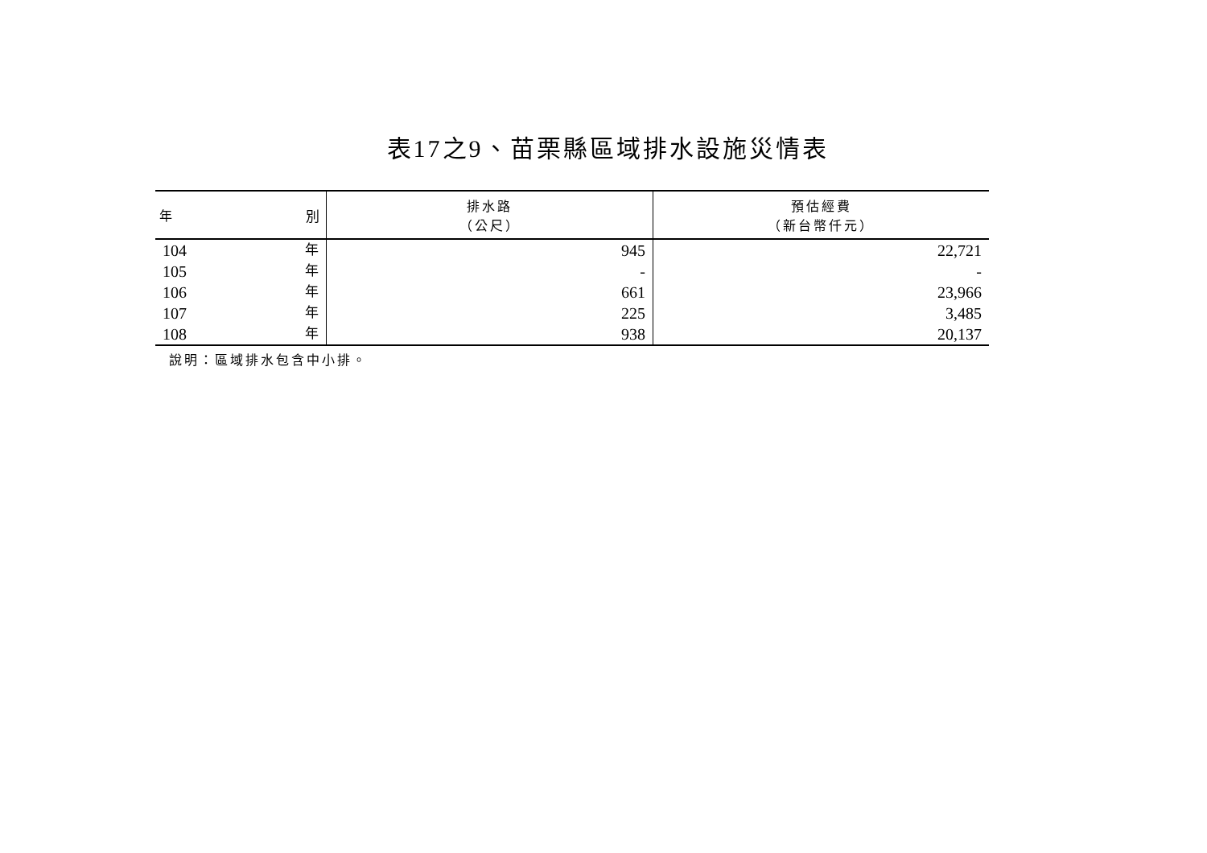表17之9、苗栗縣區域排水設施災情表
| 年 別 | 排水路 （公尺） | 預估經費 （新台幣仟元） |
| --- | --- | --- |
| 104 年 | 945 | 22,721 |
| 105 年 | - | - |
| 106 年 | 661 | 23,966 |
| 107 年 | 225 | 3,485 |
| 108 年 | 938 | 20,137 |
說明：區域排水包含中小排。